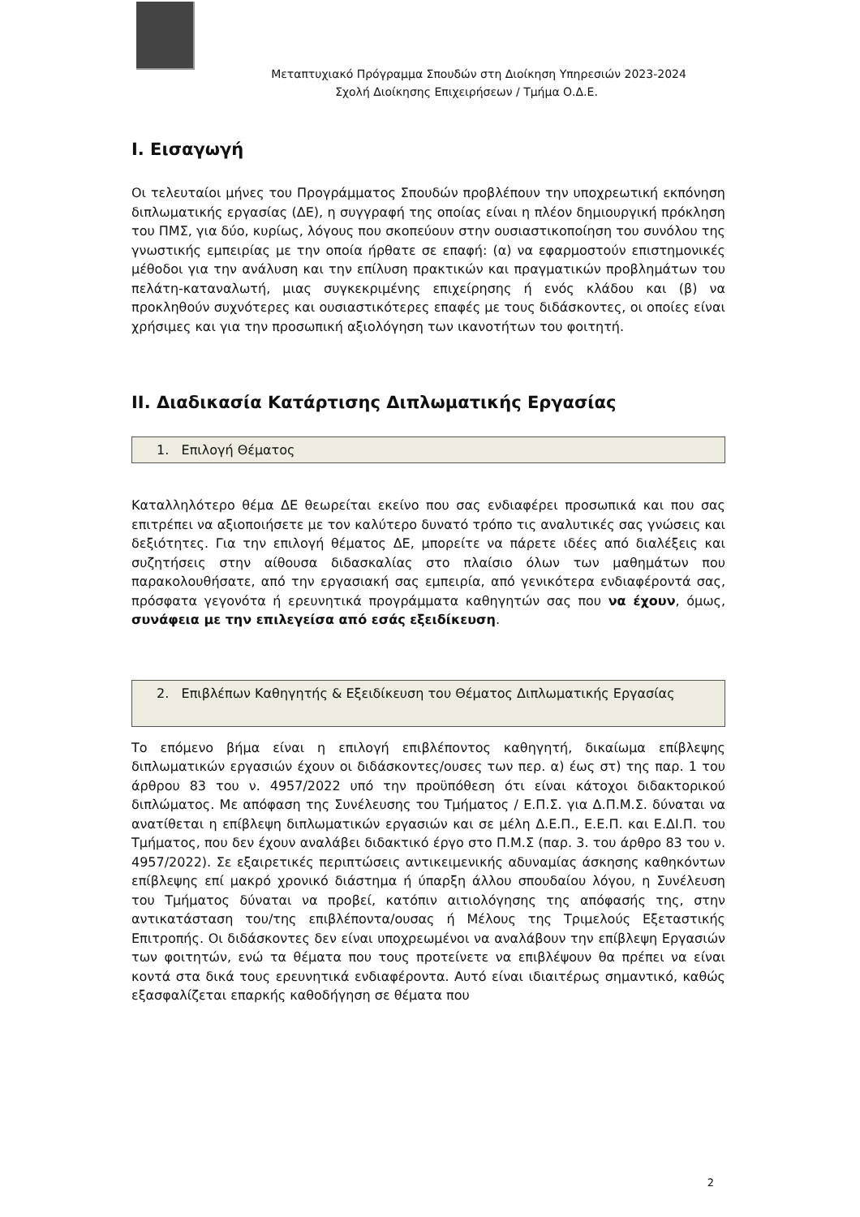Μεταπτυχιακό Πρόγραμμα Σπουδών στη Διοίκηση Υπηρεσιών 2023-2024
Σχολή Διοίκησης Επιχειρήσεων / Τμήμα Ο.Δ.Ε.
I. Εισαγωγή
Οι τελευταίοι μήνες του Προγράμματος Σπουδών προβλέπουν την υποχρεωτική εκπόνηση διπλωματικής εργασίας (ΔΕ), η συγγραφή της οποίας είναι η πλέον δημιουργική πρόκληση του ΠΜΣ, για δύο, κυρίως, λόγους που σκοπεύουν στην ουσιαστικοποίηση του συνόλου της γνωστικής εμπειρίας με την οποία ήρθατε σε επαφή: (α) να εφαρμοστούν επιστημονικές μέθοδοι για την ανάλυση και την επίλυση πρακτικών και πραγματικών προβλημάτων του πελάτη-καταναλωτή, μιας συγκεκριμένης επιχείρησης ή ενός κλάδου και (β) να προκληθούν συχνότερες και ουσιαστικότερες επαφές με τους διδάσκοντες, οι οποίες είναι χρήσιμες και για την προσωπική αξιολόγηση των ικανοτήτων του φοιτητή.
II. Διαδικασία Κατάρτισης Διπλωματικής Εργασίας
1. Επιλογή Θέματος
Καταλληλότερο θέμα ΔΕ θεωρείται εκείνο που σας ενδιαφέρει προσωπικά και που σας επιτρέπει να αξιοποιήσετε με τον καλύτερο δυνατό τρόπο τις αναλυτικές σας γνώσεις και δεξιότητες. Για την επιλογή θέματος ΔΕ, μπορείτε να πάρετε ιδέες από διαλέξεις και συζητήσεις στην αίθουσα διδασκαλίας στο πλαίσιο όλων των μαθημάτων που παρακολουθήσατε, από την εργασιακή σας εμπειρία, από γενικότερα ενδιαφέροντά σας, πρόσφατα γεγονότα ή ερευνητικά προγράμματα καθηγητών σας που να έχουν, όμως, συνάφεια με την επιλεγείσα από εσάς εξειδίκευση.
2. Επιβλέπων Καθηγητής & Εξειδίκευση του Θέματος Διπλωματικής Εργασίας
Το επόμενο βήμα είναι η επιλογή επιβλέποντος καθηγητή, δικαίωμα επίβλεψης διπλωματικών εργασιών έχουν οι διδάσκοντες/ουσες των περ. α) έως στ) της παρ. 1 του άρθρου 83 του ν. 4957/2022 υπό την προϋπόθεση ότι είναι κάτοχοι διδακτορικού διπλώματος. Με απόφαση της Συνέλευσης του Τμήματος / Ε.Π.Σ. για Δ.Π.Μ.Σ. δύναται να ανατίθεται η επίβλεψη διπλωματικών εργασιών και σε μέλη Δ.Ε.Π., Ε.Ε.Π. και Ε.ΔΙ.Π. του Τμήματος, που δεν έχουν αναλάβει διδακτικό έργο στο Π.Μ.Σ (παρ. 3. του άρθρο 83 του ν. 4957/2022). Σε εξαιρετικές περιπτώσεις αντικειμενικής αδυναμίας άσκησης καθηκόντων επίβλεψης επί μακρό χρονικό διάστημα ή ύπαρξη άλλου σπουδαίου λόγου, η Συνέλευση του Τμήματος δύναται να προβεί, κατόπιν αιτιολόγησης της απόφασής της, στην αντικατάσταση του/της επιβλέποντα/ουσας ή Μέλους της Τριμελούς Εξεταστικής Επιτροπής. Οι διδάσκοντες δεν είναι υποχρεωμένοι να αναλάβουν την επίβλεψη Εργασιών των φοιτητών, ενώ τα θέματα που τους προτείνετε να επιβλέψουν θα πρέπει να είναι κοντά στα δικά τους ερευνητικά ενδιαφέροντα. Αυτό είναι ιδιαιτέρως σημαντικό, καθώς εξασφαλίζεται επαρκής καθοδήγηση σε θέματα που
2